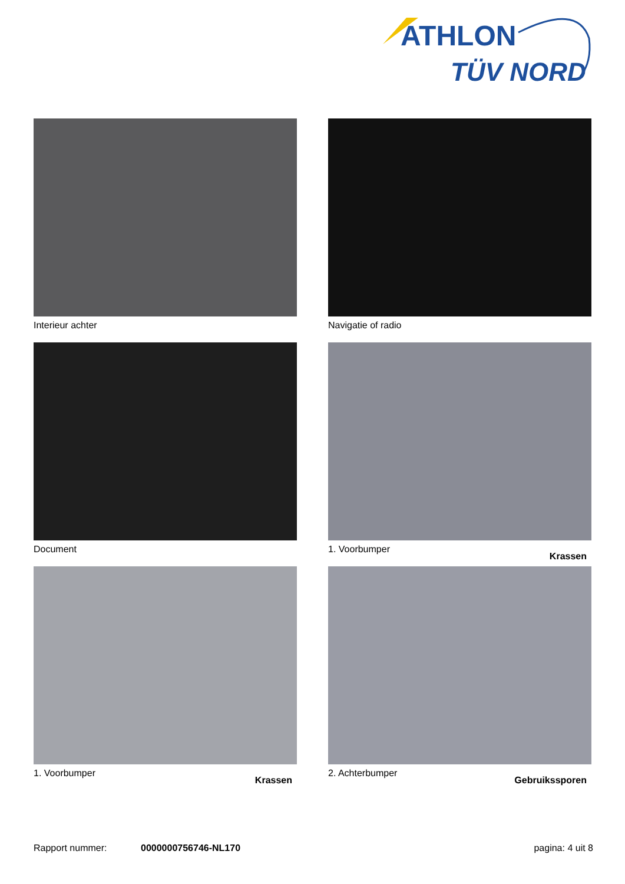ATHLON
TÜV NORD
Interieur achter
Navigatie of radio
Document
1. Voorbumper Krassen
1. Voorbumper Krassen
2. Achterbumper Gebruikssporen
Rapport nummer: 0000000756746-NL170 pagina: 4 uit 8